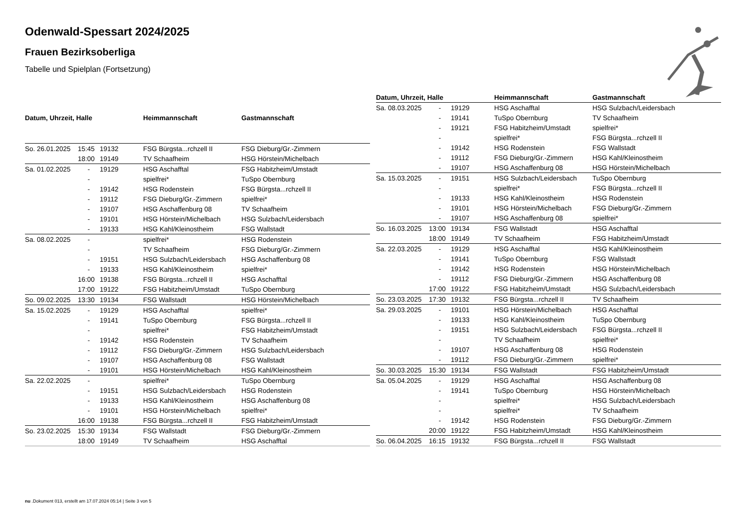Odenwald-Spessart 2024/2025
Frauen Bezirksoberliga
Tabelle und Spielplan (Fortsetzung)
| Datum, Uhrzeit, Halle | | | Heimmannschaft | Gastmannschaft |
| --- | --- | --- | --- | --- |
| So. 26.01.2025 | 15:45 | 19132 | FSG Bürgsta...rchzell II | FSG Dieburg/Gr.-Zimmern |
| | 18:00 | 19149 | TV Schaafheim | HSG Hörstein/Michelbach |
| Sa. 01.02.2025 | - | 19129 | HSG Aschafftal | FSG Habitzheim/Umstadt |
| | - | | spielfrei* | TuSpo Obernburg |
| | - | 19142 | HSG Rodenstein | FSG Bürgsta...rchzell II |
| | - | 19112 | FSG Dieburg/Gr.-Zimmern | spielfrei* |
| | - | 19107 | HSG Aschaffenburg 08 | TV Schaafheim |
| | - | 19101 | HSG Hörstein/Michelbach | HSG Sulzbach/Leidersbach |
| | - | 19133 | HSG Kahl/Kleinostheim | FSG Wallstadt |
| Sa. 08.02.2025 | - | | spielfrei* | HSG Rodenstein |
| | - | | TV Schaafheim | FSG Dieburg/Gr.-Zimmern |
| | - | 19151 | HSG Sulzbach/Leidersbach | HSG Aschaffenburg 08 |
| | - | 19133 | HSG Kahl/Kleinostheim | spielfrei* |
| | 16:00 | 19138 | FSG Bürgsta...rchzell II | HSG Aschafftal |
| | 17:00 | 19122 | FSG Habitzheim/Umstadt | TuSpo Obernburg |
| So. 09.02.2025 | 13:30 | 19134 | FSG Wallstadt | HSG Hörstein/Michelbach |
| Sa. 15.02.2025 | - | 19129 | HSG Aschafftal | spielfrei* |
| | - | 19141 | TuSpo Obernburg | FSG Bürgsta...rchzell II |
| | - | | spielfrei* | FSG Habitzheim/Umstadt |
| | - | 19142 | HSG Rodenstein | TV Schaafheim |
| | - | 19112 | FSG Dieburg/Gr.-Zimmern | HSG Sulzbach/Leidersbach |
| | - | 19107 | HSG Aschaffenburg 08 | FSG Wallstadt |
| | - | 19101 | HSG Hörstein/Michelbach | HSG Kahl/Kleinostheim |
| Sa. 22.02.2025 | - | | spielfrei* | TuSpo Obernburg |
| | - | 19151 | HSG Sulzbach/Leidersbach | HSG Rodenstein |
| | - | 19133 | HSG Kahl/Kleinostheim | HSG Aschaffenburg 08 |
| | - | 19101 | HSG Hörstein/Michelbach | spielfrei* |
| | 16:00 | 19138 | FSG Bürgsta...rchzell II | FSG Habitzheim/Umstadt |
| So. 23.02.2025 | 15:30 | 19134 | FSG Wallstadt | FSG Dieburg/Gr.-Zimmern |
| | 18:00 | 19149 | TV Schaafheim | HSG Aschafftal |
| Datum, Uhrzeit, Halle | | | Heimmannschaft | Gastmannschaft |
| --- | --- | --- | --- | --- |
| Sa. 08.03.2025 | - | 19129 | HSG Aschafftal | HSG Sulzbach/Leidersbach |
| | - | 19141 | TuSpo Obernburg | TV Schaafheim |
| | - | 19121 | FSG Habitzheim/Umstadt | spielfrei* |
| | - | | spielfrei* | FSG Bürgsta...rchzell II |
| | - | 19142 | HSG Rodenstein | FSG Wallstadt |
| | - | 19112 | FSG Dieburg/Gr.-Zimmern | HSG Kahl/Kleinostheim |
| | - | 19107 | HSG Aschaffenburg 08 | HSG Hörstein/Michelbach |
| Sa. 15.03.2025 | - | 19151 | HSG Sulzbach/Leidersbach | TuSpo Obernburg |
| | - | | spielfrei* | FSG Bürgsta...rchzell II |
| | - | 19133 | HSG Kahl/Kleinostheim | HSG Rodenstein |
| | - | 19101 | HSG Hörstein/Michelbach | FSG Dieburg/Gr.-Zimmern |
| | - | 19107 | HSG Aschaffenburg 08 | spielfrei* |
| So. 16.03.2025 | 13:00 | 19134 | FSG Wallstadt | HSG Aschafftal |
| | 18:00 | 19149 | TV Schaafheim | FSG Habitzheim/Umstadt |
| Sa. 22.03.2025 | - | 19129 | HSG Aschafftal | HSG Kahl/Kleinostheim |
| | - | 19141 | TuSpo Obernburg | FSG Wallstadt |
| | - | 19142 | HSG Rodenstein | HSG Hörstein/Michelbach |
| | - | 19112 | FSG Dieburg/Gr.-Zimmern | HSG Aschaffenburg 08 |
| | 17:00 | 19122 | FSG Habitzheim/Umstadt | HSG Sulzbach/Leidersbach |
| So. 23.03.2025 | 17:30 | 19132 | FSG Bürgsta...rchzell II | TV Schaafheim |
| Sa. 29.03.2025 | - | 19101 | HSG Hörstein/Michelbach | HSG Aschafftal |
| | - | 19133 | HSG Kahl/Kleinostheim | TuSpo Obernburg |
| | - | 19151 | HSG Sulzbach/Leidersbach | FSG Bürgsta...rchzell II |
| | - | | TV Schaafheim | spielfrei* |
| | - | 19107 | HSG Aschaffenburg 08 | HSG Rodenstein |
| | - | 19112 | FSG Dieburg/Gr.-Zimmern | spielfrei* |
| So. 30.03.2025 | 15:30 | 19134 | FSG Wallstadt | FSG Habitzheim/Umstadt |
| Sa. 05.04.2025 | - | 19129 | HSG Aschafftal | HSG Aschaffenburg 08 |
| | - | 19141 | TuSpo Obernburg | HSG Hörstein/Michelbach |
| | - | | spielfrei* | HSG Sulzbach/Leidersbach |
| | - | | spielfrei* | TV Schaafheim |
| | - | 19142 | HSG Rodenstein | FSG Dieburg/Gr.-Zimmern |
| | 20:00 | 19122 | FSG Habitzheim/Umstadt | HSG Kahl/Kleinostheim |
| So. 06.04.2025 | 16:15 | 19132 | FSG Bürgsta...rchzell II | FSG Wallstadt |
nu .Dokument 013, erstellt am 17.07.2024 05:14 | Seite 3 von 5